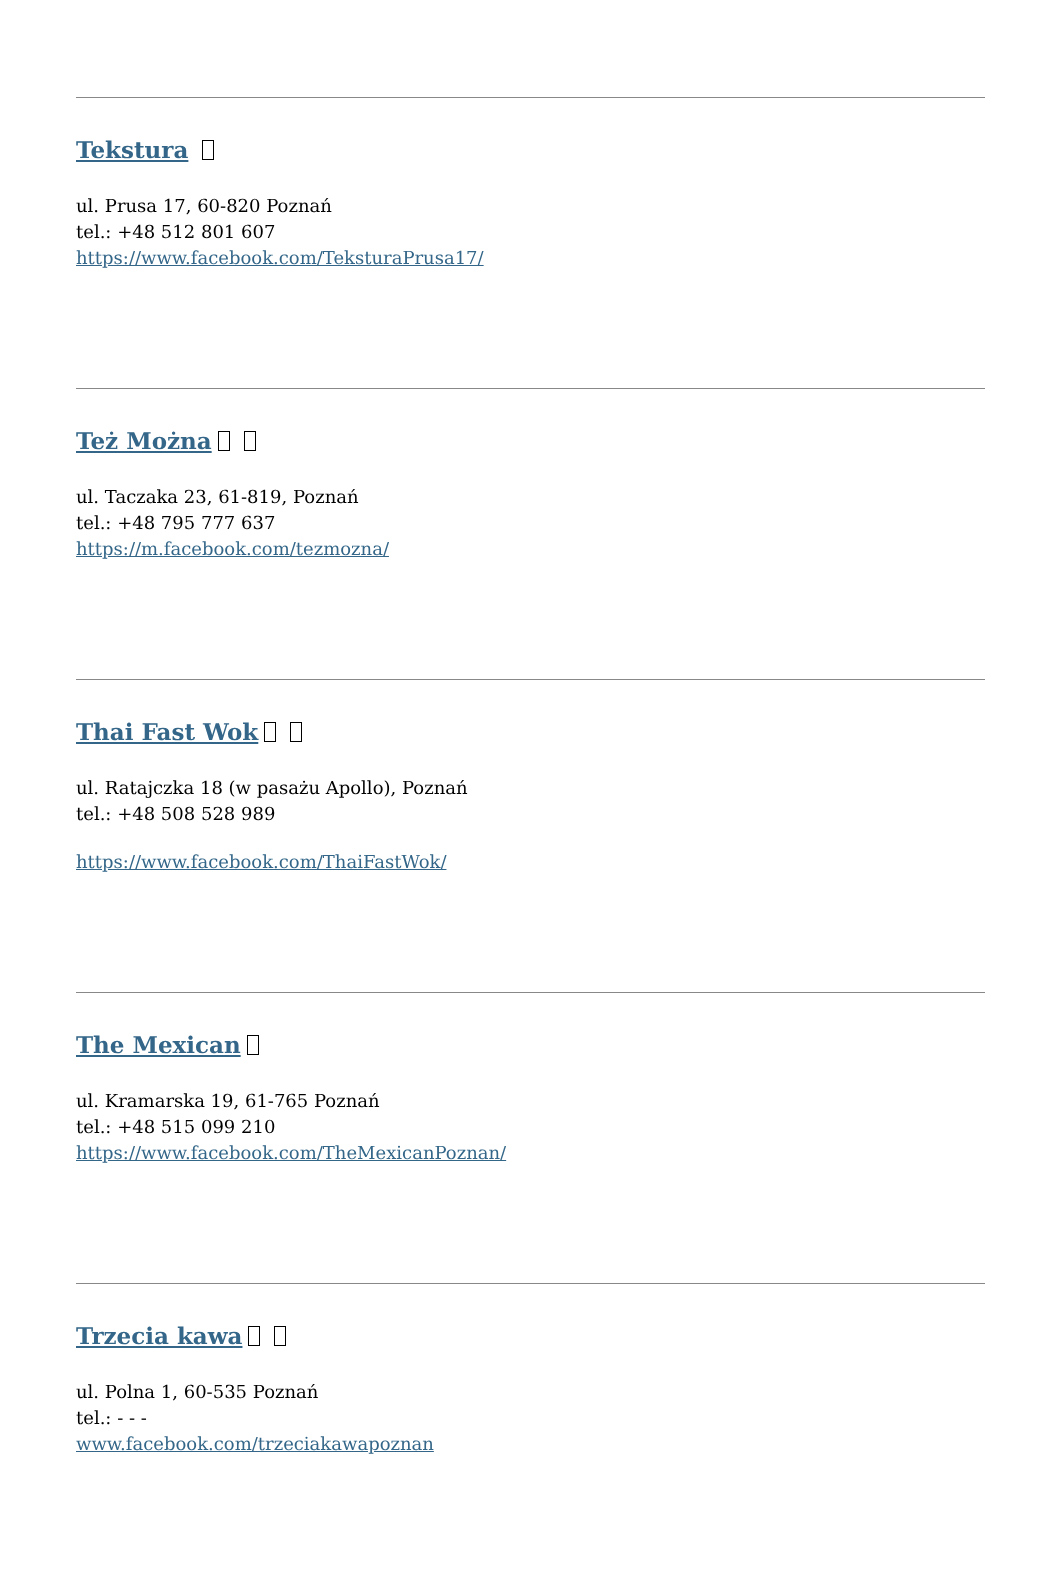Tekstura
ul. Prusa 17, 60-820 Poznań
tel.: +48 512 801 607
https://www.facebook.com/TeksturaPrusa17/
Też Można
ul. Taczaka 23, 61-819, Poznań
tel.: +48 795 777 637
https://m.facebook.com/tezmozna/
Thai Fast Wok
ul. Ratajczka 18 (w pasażu Apollo), Poznań
tel.: +48 508 528 989
https://www.facebook.com/ThaiFastWok/
The Mexican
ul. Kramarska 19, 61-765 Poznań
tel.: +48 515 099 210
https://www.facebook.com/TheMexicanPoznan/
Trzecia kawa
ul. Polna 1, 60-535 Poznań
tel.: - - -
www.facebook.com/trzeciakawapoznan